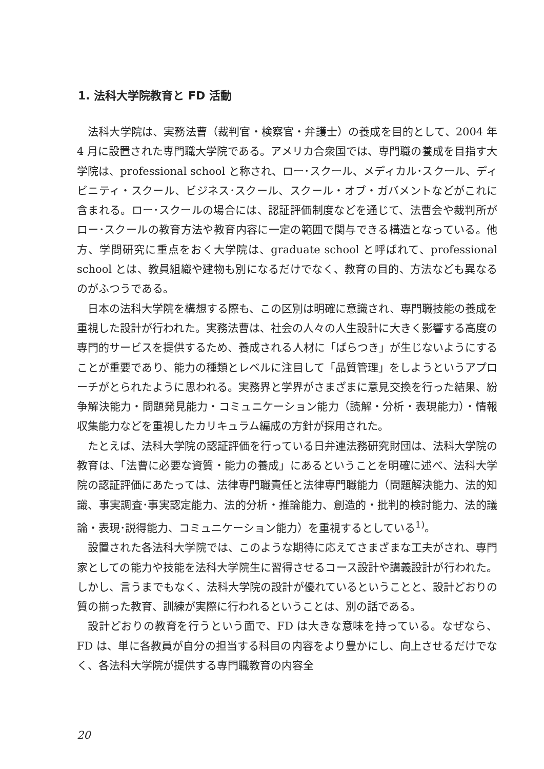1. 法科大学院教育と FD 活動
法科大学院は、実務法曹（裁判官・検察官・弁護士）の養成を目的として、2004 年 4 月に設置された専門職大学院である。アメリカ合衆国では、専門職の養成を目指す大学院は、professional school と称され、ロー･スクール、メディカル･スクール、ディビニティ・スクール、ビジネス･スクール、スクール・オブ・ガバメントなどがこれに含まれる。ロー･スクールの場合には、認証評価制度などを通じて、法曹会や裁判所がロー･スクールの教育方法や教育内容に一定の範囲で関与できる構造となっている。他方、学問研究に重点をおく大学院は、graduate school と呼ばれて、professional school とは、教員組織や建物も別になるだけでなく、教育の目的、方法なども異なるのがふつうである。
日本の法科大学院を構想する際も、この区別は明確に意識され、専門職技能の養成を重視した設計が行われた。実務法曹は、社会の人々の人生設計に大きく影響する高度の専門的サービスを提供するため、養成される人材に「ばらつき」が生じないようにすることが重要であり、能力の種類とレベルに注目して「品質管理」をしようというアプローチがとられたように思われる。実務界と学界がさまざまに意見交換を行った結果、紛争解決能力・問題発見能力・コミュニケーション能力（読解・分析・表現能力）・情報収集能力などを重視したカリキュラム編成の方針が採用された。
たとえば、法科大学院の認証評価を行っている日弁連法務研究財団は、法科大学院の教育は、「法曹に必要な資質・能力の養成」にあるということを明確に述べ、法科大学院の認証評価にあたっては、法律専門職責任と法律専門職能力（問題解決能力、法的知識、事実調査･事実認定能力、法的分析・推論能力、創造的・批判的検討能力、法的議論・表現･説得能力、コミュニケーション能力）を重視するとしている<sup>1)</sup>。
設置された各法科大学院では、このような期待に応えてさまざまな工夫がされ、専門家としての能力や技能を法科大学院生に習得させるコース設計や講義設計が行われた。しかし、言うまでもなく、法科大学院の設計が優れているということと、設計どおりの質の揃った教育、訓練が実際に行われるということは、別の話である。
設計どおりの教育を行うという面で、FD は大きな意味を持っている。なぜなら、FD は、単に各教員が自分の担当する科目の内容をより豊かにし、向上させるだけでなく、各法科大学院が提供する専門職教育の内容全
20